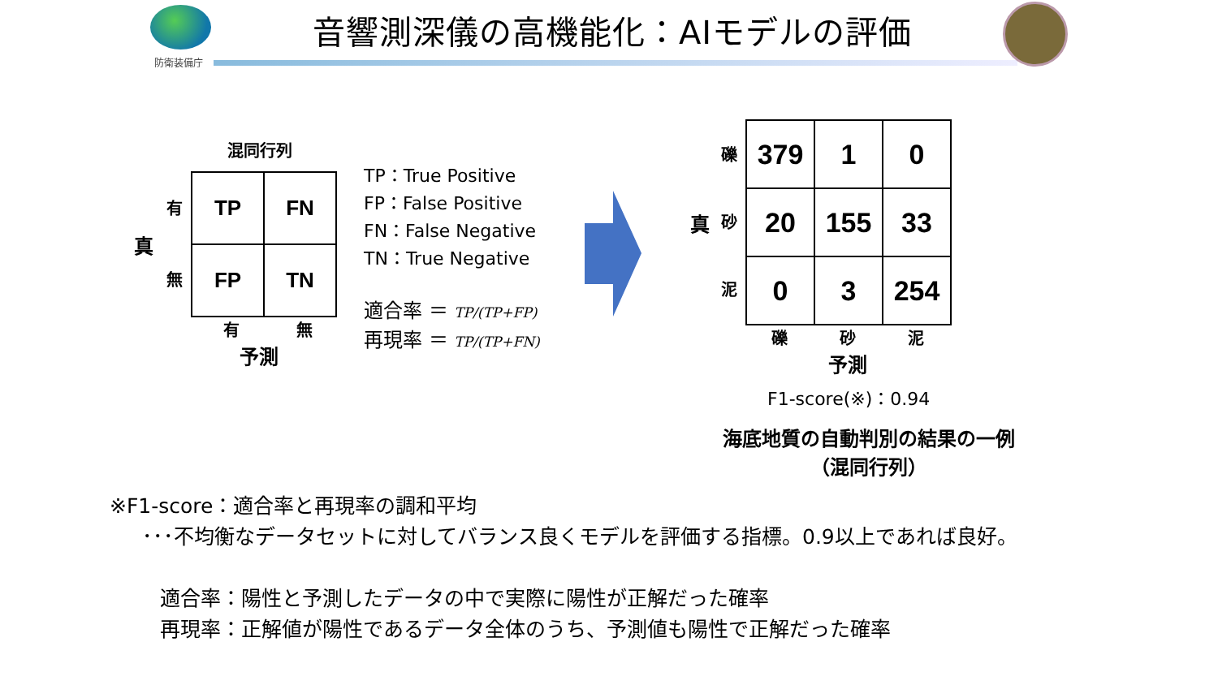防衛装備庁
音響測深儀の高機能化：AIモデルの評価
混同行列
真
有
無
| TP | FN |
| FP | TN |
有 無
予測
TP：True Positive
FP：False Positive
FN：False Negative
TN：True Negative
適合率 ＝ TP/(TP+FP)
再現率 ＝ TP/(TP+FN)
真
礫
砂
泥
| 379 | 1 | 0 |
| 20 | 155 | 33 |
| 0 | 3 | 254 |
礫 砂 泥
予測
F1-score(※)：0.94
海底地質の自動判別の結果の一例
（混同行列）
※F1-score：適合率と再現率の調和平均
･･･不均衡なデータセットに対してバランス良くモデルを評価する指標。0.9以上であれば良好。
適合率：陽性と予測したデータの中で実際に陽性が正解だった確率
再現率：正解値が陽性であるデータ全体のうち、予測値も陽性で正解だった確率